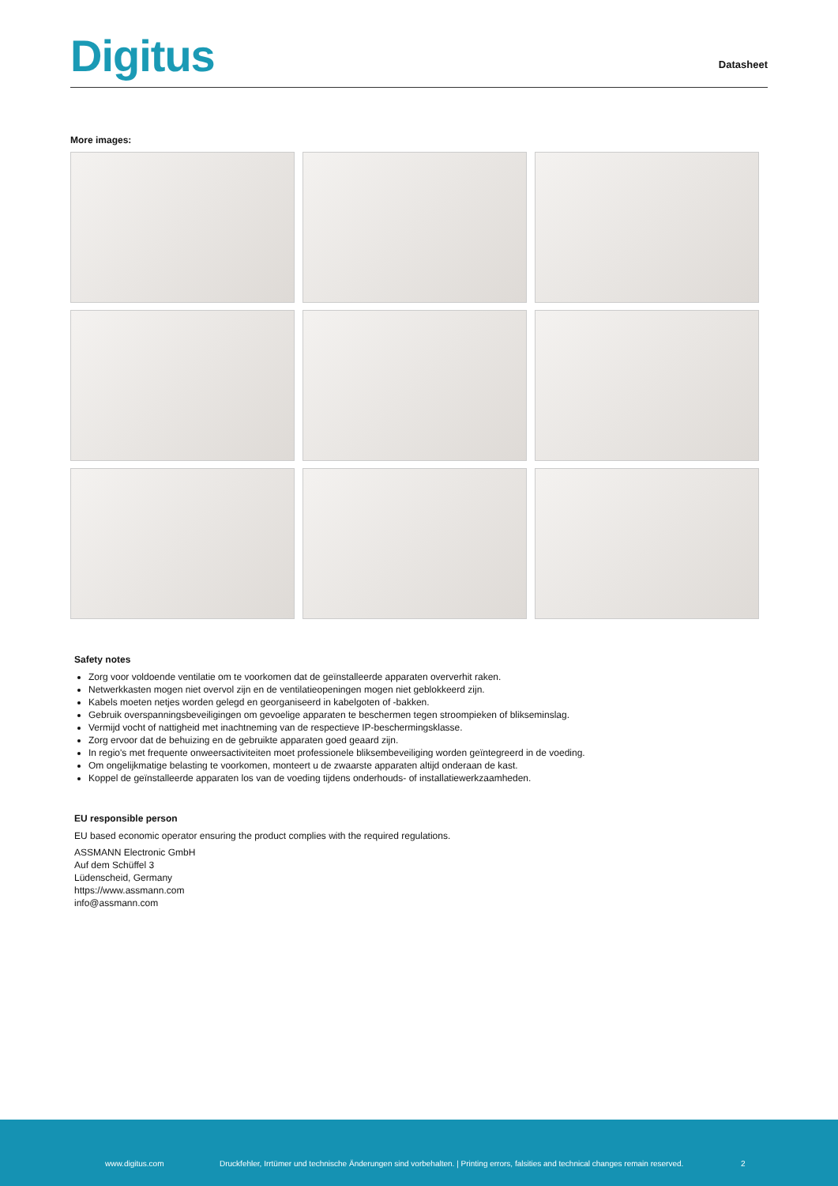Digitus Datasheet
More images:
Safety notes
Zorg voor voldoende ventilatie om te voorkomen dat de geïnstalleerde apparaten oververhit raken.
Netwerkkasten mogen niet overvol zijn en de ventilatieopeningen mogen niet geblokkeerd zijn.
Kabels moeten netjes worden gelegd en georganiseerd in kabelgoten of -bakken.
Gebruik overspanningsbeveiligingen om gevoelige apparaten te beschermen tegen stroompieken of blikseminslag.
Vermijd vocht of nattigheid met inachtneming van de respectieve IP-beschermingsklasse.
Zorg ervoor dat de behuizing en de gebruikte apparaten goed geaard zijn.
In regio's met frequente onweersactiviteiten moet professionele bliksembeveiliging worden geïntegreerd in de voeding.
Om ongelijkmatige belasting te voorkomen, monteert u de zwaarste apparaten altijd onderaan de kast.
Koppel de geïnstalleerde apparaten los van de voeding tijdens onderhouds- of installatiewerkzaamheden.
EU responsible person
EU based economic operator ensuring the product complies with the required regulations.
ASSMANN Electronic GmbH
Auf dem Schüffel 3
Lüdenscheid, Germany
https://www.assmann.com
info@assmann.com
www.digitus.com Druckfehler, Irrtümer und technische Änderungen sind vorbehalten. | Printing errors, falsities and technical changes remain reserved. 2